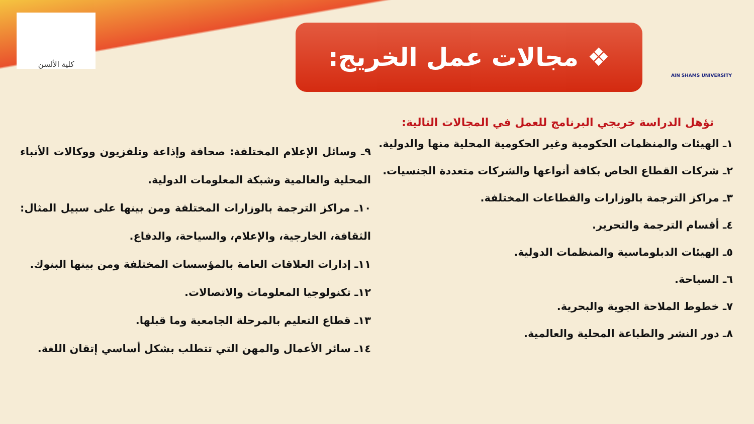AIN SHAMS UNIVERSITY
❖ مجالات عمل الخريج:
كلية الألسن
تؤهل الدراسة خريجي البرنامج للعمل في المجالات التالية:
١ـ الهيئات والمنظمات الحكومية وغير الحكومية المحلية منها والدولية.
٢ـ شركات القطاع الخاص بكافة أنواعها والشركات متعددة الجنسيات.
٣ـ مراكز الترجمة بالوزارات والقطاعات المختلفة.
٤ـ أقسام الترجمة والتحرير.
٥ـ الهيئات الدبلوماسية والمنظمات الدولية.
٦ـ السياحة.
٧ـ خطوط الملاحة الجوية والبحرية.
٨ـ دور النشر والطباعة المحلية والعالمية.
٩ـ وسائل الإعلام المختلفة: صحافة وإذاعة وتلفزيون ووكالات الأنباء المحلية والعالمية وشبكة المعلومات الدولية.
١٠ـ مراكز الترجمة بالوزارات المختلفة ومن بينها على سبيل المثال: الثقافة، الخارجية، والإعلام، والسياحة، والدفاع.
١١ـ إدارات العلاقات العامة بالمؤسسات المختلفة ومن بينها البنوك.
١٢ـ تكنولوجيا المعلومات والاتصالات.
١٣ـ قطاع التعليم بالمرحلة الجامعية وما قبلها.
١٤ـ سائر الأعمال والمهن التي تتطلب بشكل أساسي إتقان اللغة.